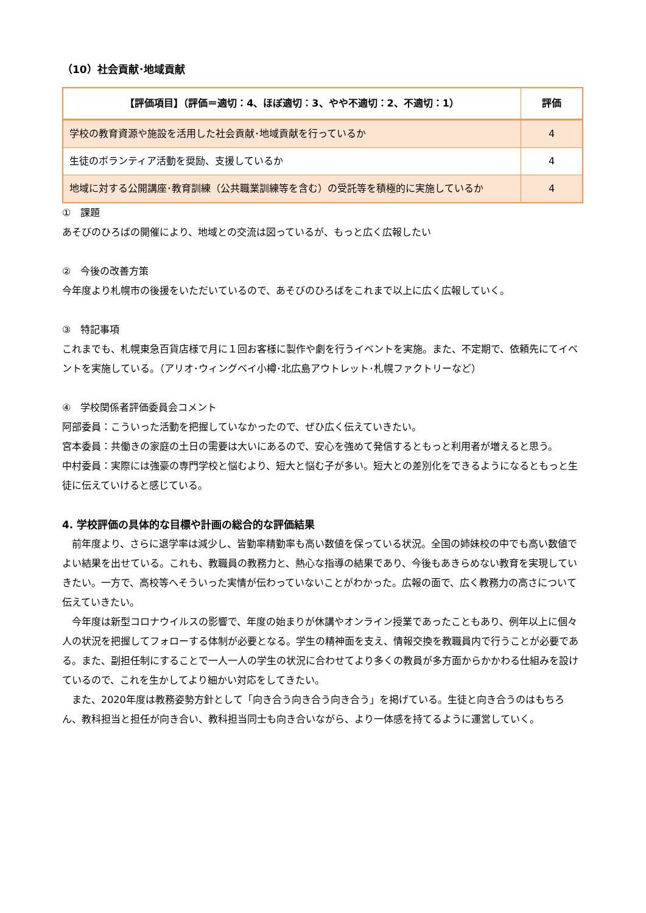（10）社会貢献･地域貢献
| 【評価項目】（評価＝適切：4、ほぼ適切：3、やや不適切：2、不適切：1） | 評価 |
| --- | --- |
| 学校の教育資源や施設を活用した社会貢献･地域貢献を行っているか | 4 |
| 生徒のボランティア活動を奨励、支援しているか | 4 |
| 地域に対する公開講座･教育訓練（公共職業訓練等を含む）の受託等を積極的に実施しているか | 4 |
①　課題
あそびのひろばの開催により、地域との交流は図っているが、もっと広く広報したい
②　今後の改善方策
今年度より札幌市の後援をいただいているので、あそびのひろばをこれまで以上に広く広報していく。
③　特記事項
これまでも、札幌東急百貨店様で月に１回お客様に製作や劇を行うイベントを実施。また、不定期で、依頼先にてイベントを実施している。（アリオ･ウィングベイ小樽･北広島アウトレット･札幌ファクトリーなど）
④　学校関係者評価委員会コメント
阿部委員：こういった活動を把握していなかったので、ぜひ広く伝えていきたい。
宮本委員：共働きの家庭の土日の需要は大いにあるので、安心を強めて発信するともっと利用者が増えると思う。
中村委員：実際には強豪の専門学校と悩むより、短大と悩む子が多い。短大との差別化をできるようになるともっと生徒に伝えていけると感じている。
4. 学校評価の具体的な目標や計画の総合的な評価結果
　前年度より、さらに退学率は減少し、皆勤率精勤率も高い数値を保っている状況。全国の姉妹校の中でも高い数値でよい結果を出せている。これも、教職員の教務力と、熱心な指導の結果であり、今後もあきらめない教育を実現していきたい。一方で、高校等へそういった実情が伝わっていないことがわかった。広報の面で、広く教務力の高さについて伝えていきたい。
　今年度は新型コロナウイルスの影響で、年度の始まりが休講やオンライン授業であったこともあり、例年以上に個々人の状況を把握してフォローする体制が必要となる。学生の精神面を支え、情報交換を教職員内で行うことが必要である。また、副担任制にすることで一人一人の学生の状況に合わせてより多くの教員が多方面からかかわる仕組みを設けているので、これを生かしてより細かい対応をしてきたい。
　また、2020年度は教務姿勢方針として「向き合う向き合う向き合う」を掲げている。生徒と向き合うのはもちろん、教科担当と担任が向き合い、教科担当同士も向き合いながら、より一体感を持てるように運営していく。